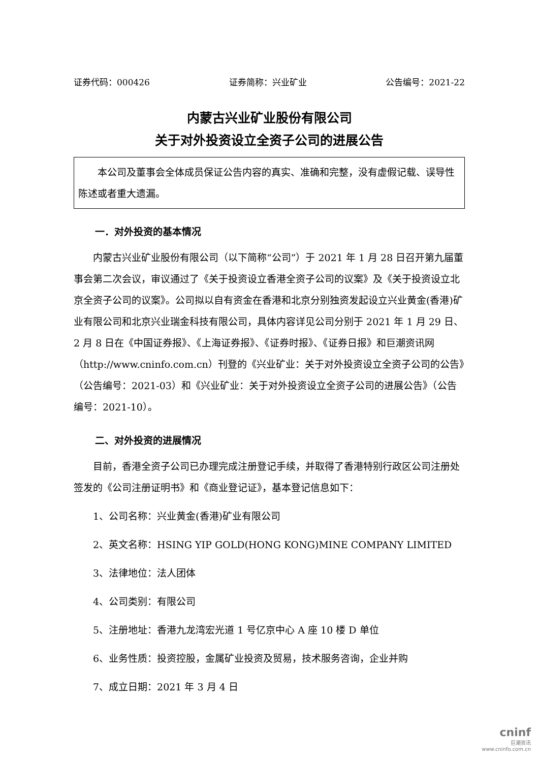证券代码：000426 证券简称：兴业矿业 公告编号：2021-22
内蒙古兴业矿业股份有限公司
关于对外投资设立全资子公司的进展公告
本公司及董事会全体成员保证公告内容的真实、准确和完整，没有虚假记载、误导性陈述或者重大遗漏。
一．对外投资的基本情况
内蒙古兴业矿业股份有限公司（以下简称“公司”）于 2021 年 1 月 28 日召开第九届董事会第二次会议，审议通过了《关于投资设立香港全资子公司的议案》及《关于投资设立北京全资子公司的议案》。公司拟以自有资金在香港和北京分别独资发起设立兴业黄金(香港)矿业有限公司和北京兴业瑞金科技有限公司，具体内容详见公司分别于 2021 年 1 月 29 日、2 月 8 日在《中国证券报》、《上海证券报》、《证券时报》、《证券日报》和巨潮资讯网 （http://www.cninfo.com.cn）刊登的《兴业矿业：关于对外投资设立全资子公司的公告》（公告编号：2021-03）和《兴业矿业：关于对外投资设立全资子公司的进展公告》（公告编号：2021-10）。
二、对外投资的进展情况
目前，香港全资子公司已办理完成注册登记手续，并取得了香港特别行政区公司注册处签发的《公司注册证明书》和《商业登记证》，基本登记信息如下：
1、公司名称：兴业黄金(香港)矿业有限公司
2、英文名称：HSING YIP GOLD(HONG KONG)MINE COMPANY LIMITED
3、法律地位：法人团体
4、公司类别：有限公司
5、注册地址：香港九龙湾宏光道 1 号亿京中心 A 座 10 楼 D 单位
6、业务性质：投资控股，金属矿业投资及贸易，技术服务咨询，企业并购
7、成立日期：2021 年 3 月 4 日
cninf
巨潮资讯
www.cninfo.com.cn